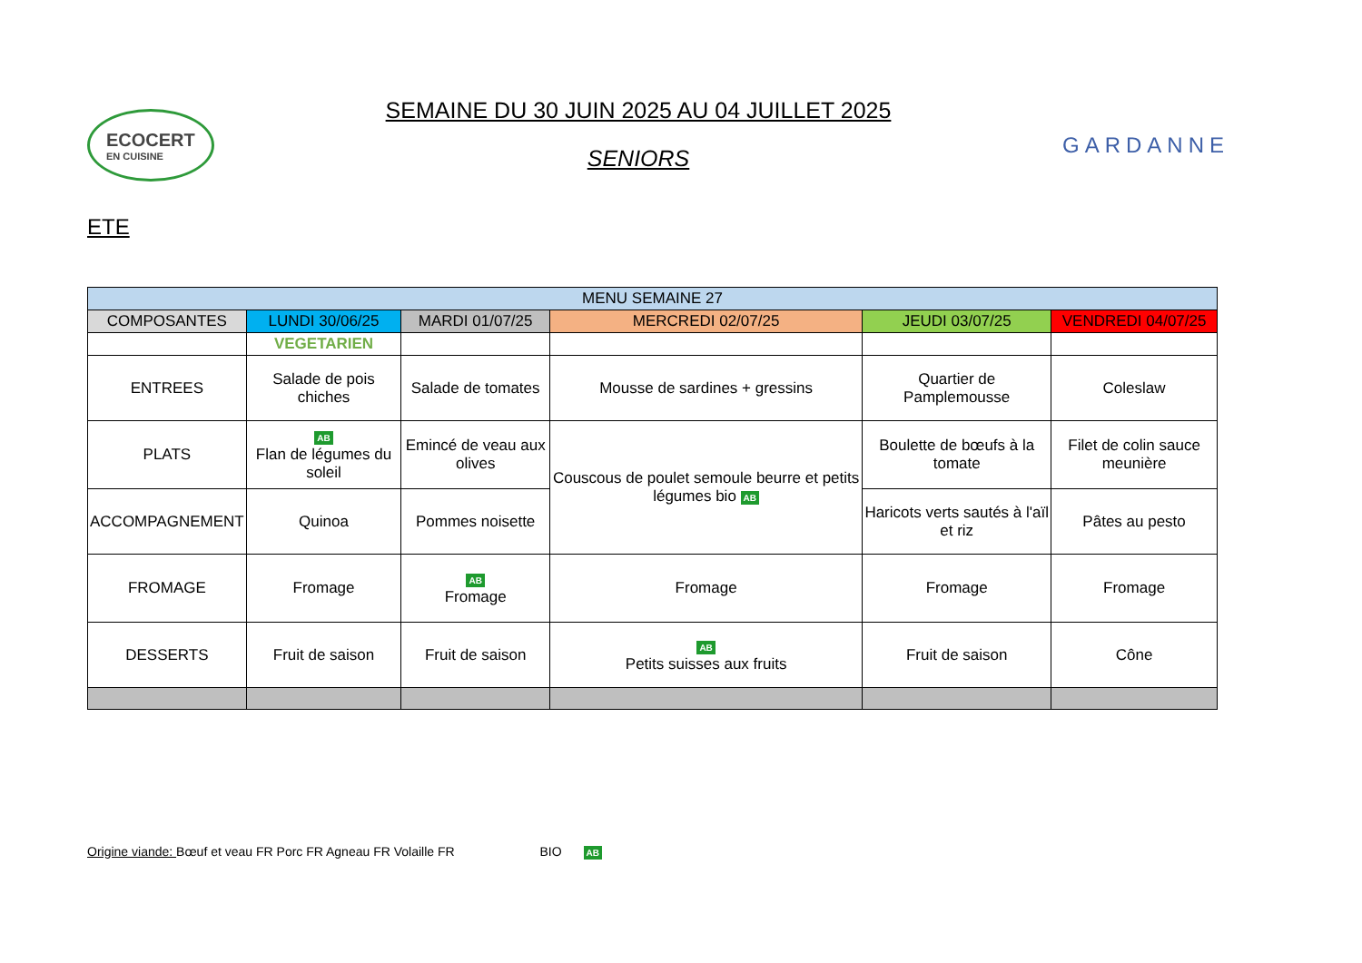ECOCERT
EN CUISINE
SEMAINE DU 30 JUIN 2025 AU 04 JUILLET 2025
SENIORS
GARDANNE
ETE
| MENU SEMAINE 27 | | | | | |
| --- | --- | --- | --- | --- | --- |
| COMPOSANTES | LUNDI 30/06/25 | MARDI 01/07/25 | MERCREDI 02/07/25 | JEUDI 03/07/25 | VENDREDI 04/07/25 |
| | VEGETARIEN | | | | |
| ENTREES | Salade de pois chiches | Salade de tomates | Mousse de sardines + gressins | Quartier de Pamplemousse | Coleslaw |
| PLATS | AB Flan de légumes du soleil | Emincé de veau aux olives | Couscous de poulet semoule beurre et petits légumes bio AB | Boulette de bœufs à la tomate | Filet de colin sauce meunière |
| ACCOMPAGNEMENT | Quinoa | Pommes noisette | | Haricots verts sautés à l'aïl et riz | Pâtes au pesto |
| FROMAGE | Fromage | AB Fromage | Fromage | Fromage | Fromage |
| DESSERTS | Fruit de saison | Fruit de saison | AB Petits suisses aux fruits | Fruit de saison | Cône |
Origine viande: Bœuf et veau FR Porc FR Agneau FR Volaille FR BIO AB